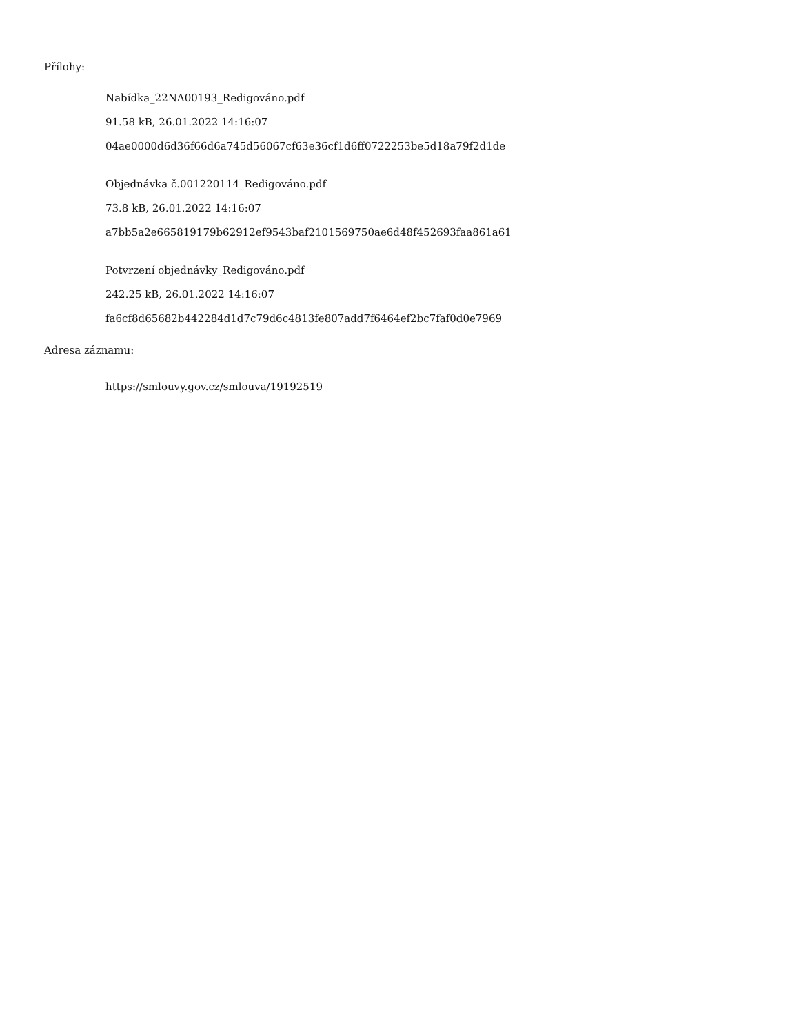Přílohy:
Nabídka_22NA00193_Redigováno.pdf
91.58 kB, 26.01.2022 14:16:07
04ae0000d6d36f66d6a745d56067cf63e36cf1d6ff0722253be5d18a79f2d1de
Objednávka č.001220114_Redigováno.pdf
73.8 kB, 26.01.2022 14:16:07
a7bb5a2e665819179b62912ef9543baf2101569750ae6d48f452693faa861a61
Potvrzení objednávky_Redigováno.pdf
242.25 kB, 26.01.2022 14:16:07
fa6cf8d65682b442284d1d7c79d6c4813fe807add7f6464ef2bc7faf0d0e7969
Adresa záznamu:
https://smlouvy.gov.cz/smlouva/19192519